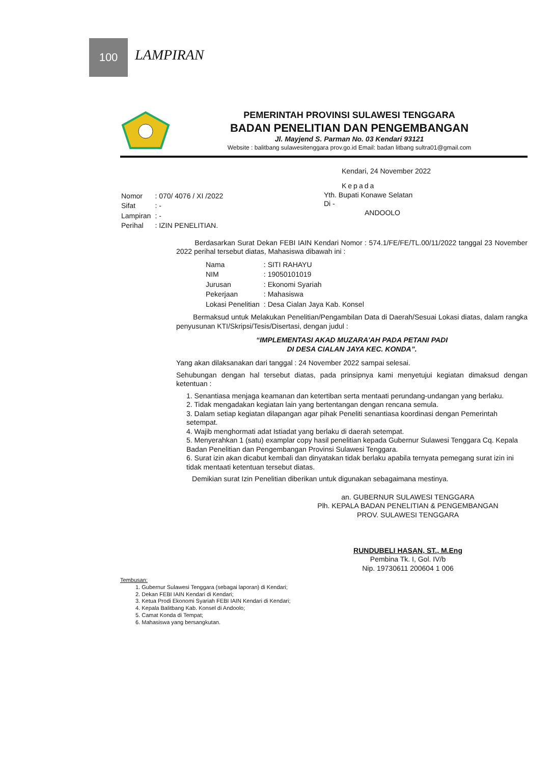100
LAMPIRAN
PEMERINTAH PROVINSI SULAWESI TENGGARA
BADAN PENELITIAN DAN PENGEMBANGAN
Jl. Mayjend S. Parman No. 03 Kendari 93121
Website : balitbang sulawesitenggara prov.go.id Email: badan litbang sultra01@gmail.com
Kendari, 24 November 2022
Kepada
| Nomor | : 070/ 4076 / XI /2022 |
| Sifat | : - |
| Lampiran | : - |
| Perihal | : IZIN PENELITIAN. |
Yth. Bupati Konawe Selatan
Di -
ANDOOLO
Berdasarkan Surat Dekan FEBI IAIN Kendari Nomor : 574.1/FE/FE/TL.00/11/2022 tanggal 23 November 2022 perihal tersebut diatas, Mahasiswa dibawah ini :
| Nama | : SITI RAHAYU |
| NIM | : 19050101019 |
| Jurusan | : Ekonomi Syariah |
| Pekerjaan | : Mahasiswa |
| Lokasi Penelitian | : Desa Cialan Jaya Kab. Konsel |
Bermaksud untuk Melakukan Penelitian/Pengambilan Data di Daerah/Sesuai Lokasi diatas, dalam rangka penyusunan KTI/Skripsi/Tesis/Disertasi, dengan judul :
“IMPLEMENTASI AKAD MUZARA'AH PADA PETANI PADI
DI DESA CIALAN JAYA KEC. KONDA”.
Yang akan dilaksanakan dari tanggal : 24 November 2022 sampai selesai.
Sehubungan dengan hal tersebut diatas, pada prinsipnya kami menyetujui kegiatan dimaksud dengan ketentuan :
1. Senantiasa menjaga keamanan dan ketertiban serta mentaati perundang-undangan yang berlaku.
2. Tidak mengadakan kegiatan lain yang bertentangan dengan rencana semula.
3. Dalam setiap kegiatan dilapangan agar pihak Peneliti senantiasa koordinasi dengan Pemerintah setempat.
4. Wajib menghormati adat Istiadat yang berlaku di daerah setempat.
5. Menyerahkan 1 (satu) examplar copy hasil penelitian kepada Gubernur Sulawesi Tenggara Cq. Kepala Badan Penelitian dan Pengembangan Provinsi Sulawesi Tenggara.
6. Surat izin akan dicabut kembali dan dinyatakan tidak berlaku apabila ternyata pemegang surat izin ini tidak mentaati ketentuan tersebut diatas.
Demikian surat Izin Penelitian diberikan untuk digunakan sebagaimana mestinya.
an. GUBERNUR SULAWESI TENGGARA
Plh. KEPALA BADAN PENELITIAN & PENGEMBANGAN
PROV. SULAWESI TENGGARA
RUNDUBELI HASAN, ST., M.Eng
Pembina Tk. I, Gol. IV/b
Nip. 19730611 200604 1 006
Tembusan:
1. Gubernur Sulawesi Tenggara (sebagai laporan) di Kendari;
2. Dekan FEBI IAIN Kendari di Kendari;
3. Ketua Prodi Ekonomi Syariah FEBI IAIN Kendari di Kendari;
4. Kepala Balitbang Kab. Konsel di Andoolo;
5. Camat Konda di Tempat;
6. Mahasiswa yang bersangkutan.